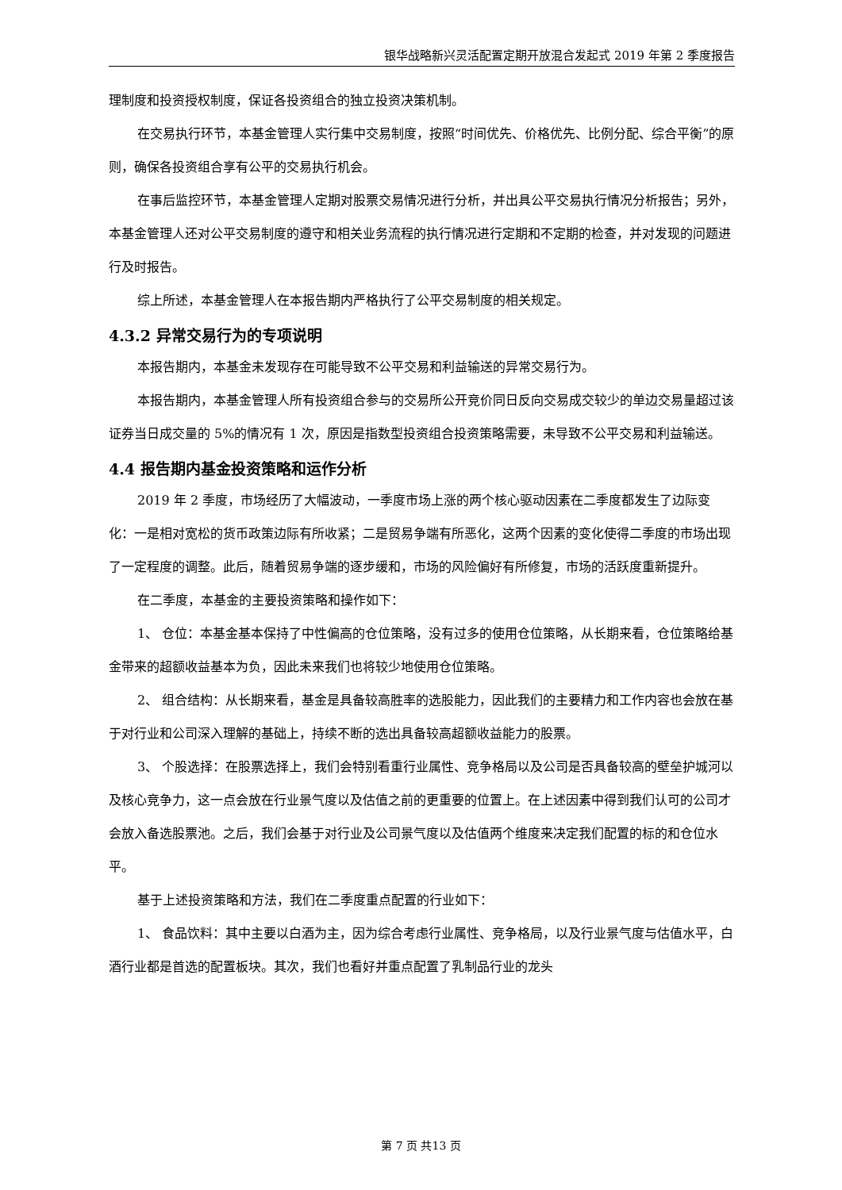银华战略新兴灵活配置定期开放混合发起式 2019 年第 2 季度报告
理制度和投资授权制度，保证各投资组合的独立投资决策机制。
在交易执行环节，本基金管理人实行集中交易制度，按照“时间优先、价格优先、比例分配、综合平衡”的原则，确保各投资组合享有公平的交易执行机会。
在事后监控环节，本基金管理人定期对股票交易情况进行分析，并出具公平交易执行情况分析报告；另外，本基金管理人还对公平交易制度的遵守和相关业务流程的执行情况进行定期和不定期的检查，并对发现的问题进行及时报告。
综上所述，本基金管理人在本报告期内严格执行了公平交易制度的相关规定。
4.3.2 异常交易行为的专项说明
本报告期内，本基金未发现存在可能导致不公平交易和利益输送的异常交易行为。
本报告期内，本基金管理人所有投资组合参与的交易所公开竞价同日反向交易成交较少的单边交易量超过该证券当日成交量的 5%的情况有 1 次，原因是指数型投资组合投资策略需要，未导致不公平交易和利益输送。
4.4 报告期内基金投资策略和运作分析
2019 年 2 季度，市场经历了大幅波动，一季度市场上涨的两个核心驱动因素在二季度都发生了边际变化：一是相对宽松的货币政策边际有所收紧；二是贸易争端有所恶化，这两个因素的变化使得二季度的市场出现了一定程度的调整。此后，随着贸易争端的逐步缓和，市场的风险偏好有所修复，市场的活跃度重新提升。
在二季度，本基金的主要投资策略和操作如下：
1、 仓位：本基金基本保持了中性偏高的仓位策略，没有过多的使用仓位策略，从长期来看，仓位策略给基金带来的超额收益基本为负，因此未来我们也将较少地使用仓位策略。
2、 组合结构：从长期来看，基金是具备较高胜率的选股能力，因此我们的主要精力和工作内容也会放在基于对行业和公司深入理解的基础上，持续不断的选出具备较高超额收益能力的股票。
3、 个股选择：在股票选择上，我们会特别看重行业属性、竞争格局以及公司是否具备较高的壁垒护城河以及核心竞争力，这一点会放在行业景气度以及估值之前的更重要的位置上。在上述因素中得到我们认可的公司才会放入备选股票池。之后，我们会基于对行业及公司景气度以及估值两个维度来决定我们配置的标的和仓位水平。
基于上述投资策略和方法，我们在二季度重点配置的行业如下：
1、 食品饮料：其中主要以白酒为主，因为综合考虑行业属性、竞争格局，以及行业景气度与估值水平，白酒行业都是首选的配置板块。其次，我们也看好并重点配置了乳制品行业的龙头
第 7 页 共13 页